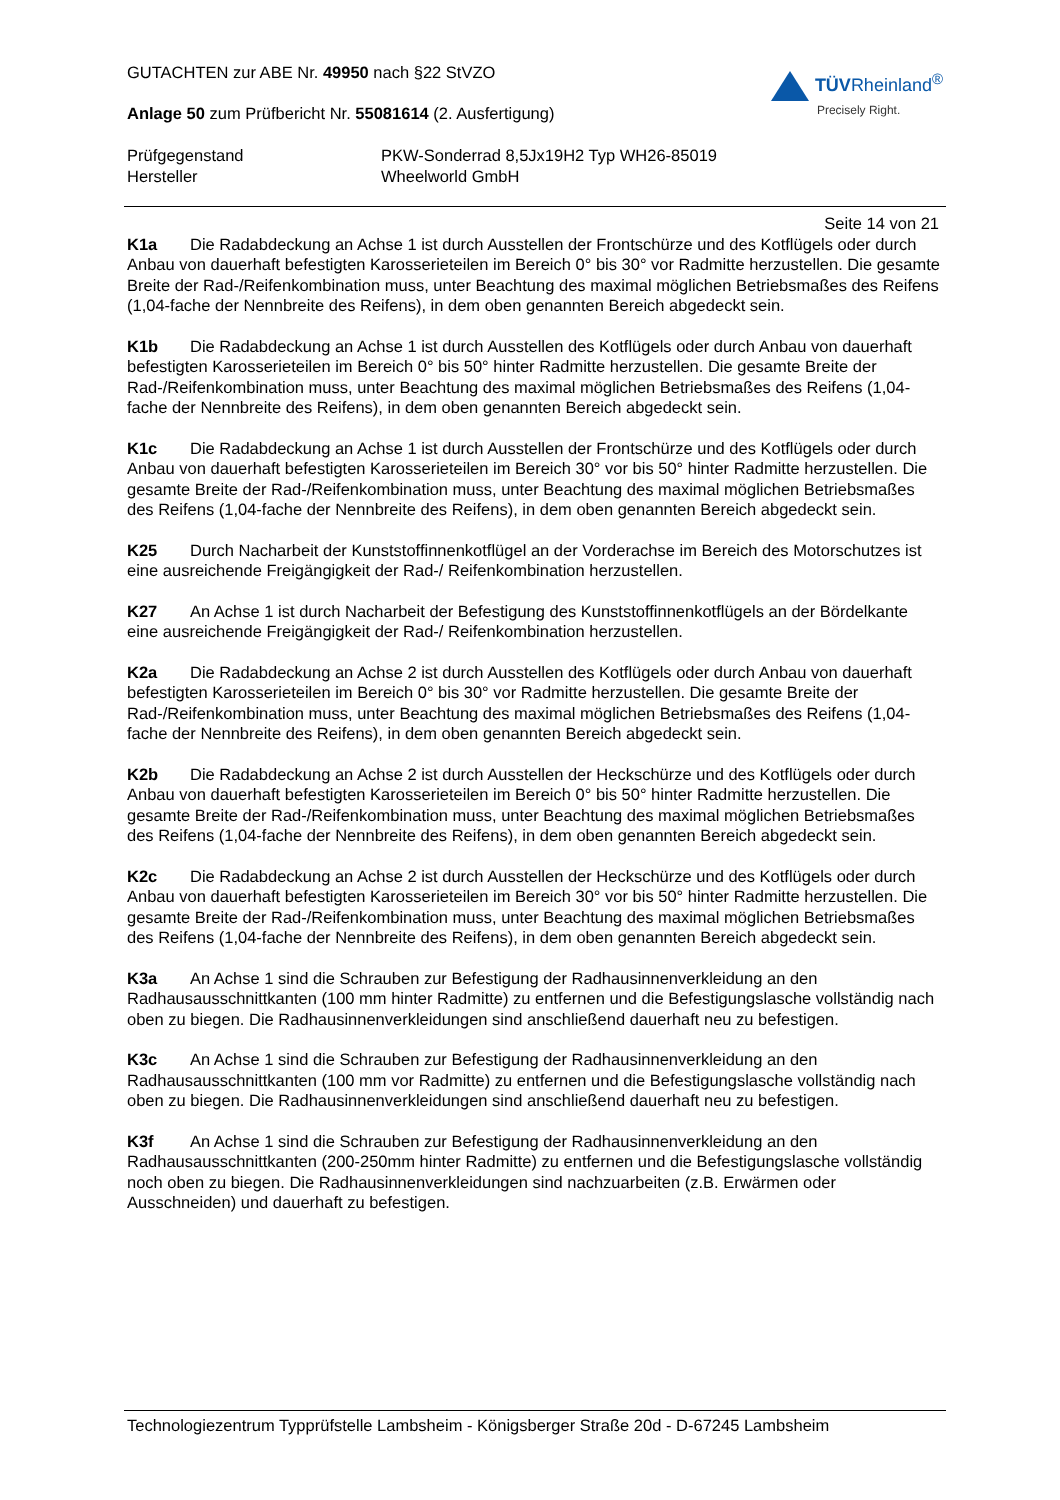GUTACHTEN zur ABE Nr. 49950 nach §22 StVZO
TÜVRheinland<sup>®</sup>
Precisely Right.
Anlage 50 zum Prüfbericht Nr. 55081614 (2. Ausfertigung)
Prüfgegenstand PKW-Sonderrad 8,5Jx19H2 Typ WH26-85019
Hersteller Wheelworld GmbH
Seite 14 von 21
K1a Die Radabdeckung an Achse 1 ist durch Ausstellen der Frontschürze und des Kotflügels oder durch Anbau von dauerhaft befestigten Karosserieteilen im Bereich 0° bis 30° vor Radmitte herzustellen. Die gesamte Breite der Rad-/Reifenkombination muss, unter Beachtung des maximal möglichen Betriebsmaßes des Reifens (1,04-fache der Nennbreite des Reifens), in dem oben genannten Bereich abgedeckt sein.
K1b Die Radabdeckung an Achse 1 ist durch Ausstellen des Kotflügels oder durch Anbau von dauerhaft befestigten Karosserieteilen im Bereich 0° bis 50° hinter Radmitte herzustellen. Die gesamte Breite der Rad-/Reifenkombination muss, unter Beachtung des maximal möglichen Betriebsmaßes des Reifens (1,04-fache der Nennbreite des Reifens), in dem oben genannten Bereich abgedeckt sein.
K1c Die Radabdeckung an Achse 1 ist durch Ausstellen der Frontschürze und des Kotflügels oder durch Anbau von dauerhaft befestigten Karosserieteilen im Bereich 30° vor bis 50° hinter Radmitte herzustellen. Die gesamte Breite der Rad-/Reifenkombination muss, unter Beachtung des maximal möglichen Betriebsmaßes des Reifens (1,04-fache der Nennbreite des Reifens), in dem oben genannten Bereich abgedeckt sein.
K25 Durch Nacharbeit der Kunststoffinnenkotflügel an der Vorderachse im Bereich des Motorschutzes ist eine ausreichende Freigängigkeit der Rad-/ Reifenkombination herzustellen.
K27 An Achse 1 ist durch Nacharbeit der Befestigung des Kunststoffinnenkotflügels an der Bördelkante eine ausreichende Freigängigkeit der Rad-/ Reifenkombination herzustellen.
K2a Die Radabdeckung an Achse 2 ist durch Ausstellen des Kotflügels oder durch Anbau von dauerhaft befestigten Karosserieteilen im Bereich 0° bis 30° vor Radmitte herzustellen. Die gesamte Breite der Rad-/Reifenkombination muss, unter Beachtung des maximal möglichen Betriebsmaßes des Reifens (1,04-fache der Nennbreite des Reifens), in dem oben genannten Bereich abgedeckt sein.
K2b Die Radabdeckung an Achse 2 ist durch Ausstellen der Heckschürze und des Kotflügels oder durch Anbau von dauerhaft befestigten Karosserieteilen im Bereich 0° bis 50° hinter Radmitte herzustellen. Die gesamte Breite der Rad-/Reifenkombination muss, unter Beachtung des maximal möglichen Betriebsmaßes des Reifens (1,04-fache der Nennbreite des Reifens), in dem oben genannten Bereich abgedeckt sein.
K2c Die Radabdeckung an Achse 2 ist durch Ausstellen der Heckschürze und des Kotflügels oder durch Anbau von dauerhaft befestigten Karosserieteilen im Bereich 30° vor bis 50° hinter Radmitte herzustellen. Die gesamte Breite der Rad-/Reifenkombination muss, unter Beachtung des maximal möglichen Betriebsmaßes des Reifens (1,04-fache der Nennbreite des Reifens), in dem oben genannten Bereich abgedeckt sein.
K3a An Achse 1 sind die Schrauben zur Befestigung der Radhausinnenverkleidung an den Radhausausschnittkanten (100 mm hinter Radmitte) zu entfernen und die Befestigungslasche vollständig nach oben zu biegen. Die Radhausinnenverkleidungen sind anschließend dauerhaft neu zu befestigen.
K3c An Achse 1 sind die Schrauben zur Befestigung der Radhausinnenverkleidung an den Radhausausschnittkanten (100 mm vor Radmitte) zu entfernen und die Befestigungslasche vollständig nach oben zu biegen. Die Radhausinnenverkleidungen sind anschließend dauerhaft neu zu befestigen.
K3f An Achse 1 sind die Schrauben zur Befestigung der Radhausinnenverkleidung an den Radhausausschnittkanten (200-250mm hinter Radmitte) zu entfernen und die Befestigungslasche vollständig noch oben zu biegen. Die Radhausinnenverkleidungen sind nachzuarbeiten (z.B. Erwärmen oder Ausschneiden) und dauerhaft zu befestigen.
Technologiezentrum Typprüfstelle Lambsheim - Königsberger Straße 20d - D-67245 Lambsheim